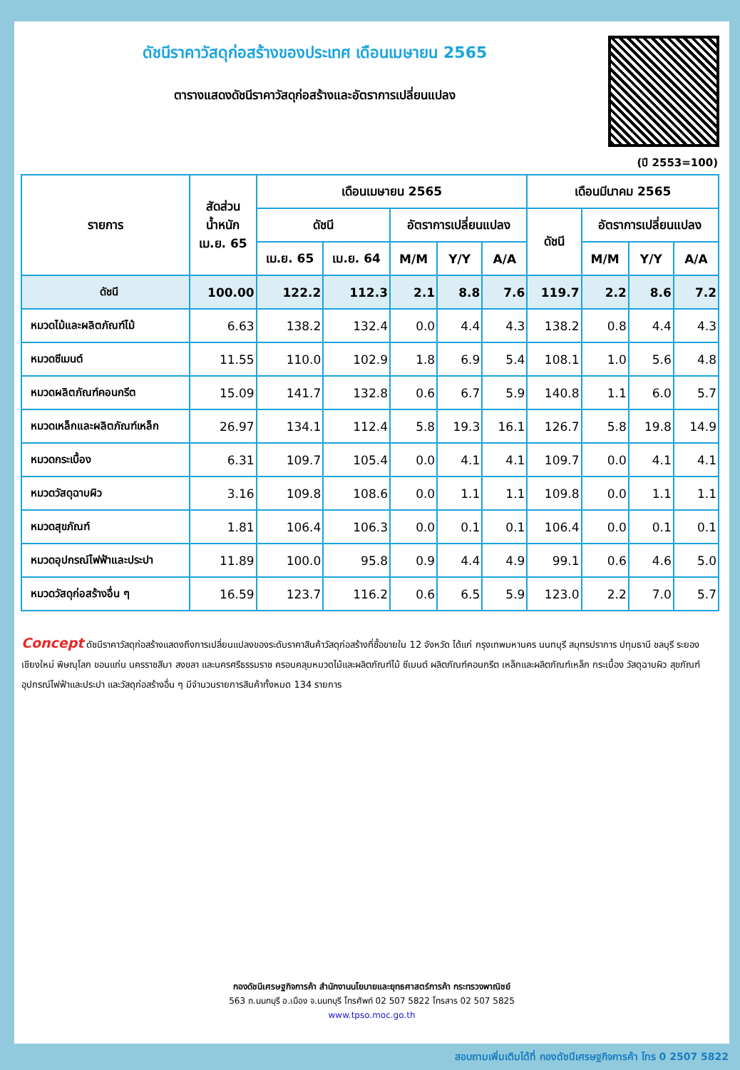ดัชนีราคาวัสดุก่อสร้างของประเทศ เดือนเมษายน 2565
ตารางแสดงดัชนีราคาวัสดุก่อสร้างและอัตราการเปลี่ยนแปลง
(ปี 2553=100)
| รายการ | สัดส่วน น้ำหนัก เม.ย. 65 | เดือนเมษายน 2565 | | | | | เดือนมีนาคม 2565 | | | |
| --- | --- | --- | --- | --- | --- | --- | --- | --- | --- | --- |
| | | ดัชนี | | อัตราการเปลี่ยนแปลง | | | ดัชนี | อัตราการเปลี่ยนแปลง | | |
| | | เม.ย. 65 | เม.ย. 64 | M/M | Y/Y | A/A | | M/M | Y/Y | A/A |
| ดัชนี | 100.00 | 122.2 | 112.3 | 2.1 | 8.8 | 7.6 | 119.7 | 2.2 | 8.6 | 7.2 |
| หมวดไม้และผลิตภัณฑ์ไม้ | 6.63 | 138.2 | 132.4 | 0.0 | 4.4 | 4.3 | 138.2 | 0.8 | 4.4 | 4.3 |
| หมวดซีเมนต์ | 11.55 | 110.0 | 102.9 | 1.8 | 6.9 | 5.4 | 108.1 | 1.0 | 5.6 | 4.8 |
| หมวดผลิตภัณฑ์คอนกรีต | 15.09 | 141.7 | 132.8 | 0.6 | 6.7 | 5.9 | 140.8 | 1.1 | 6.0 | 5.7 |
| หมวดเหล็กและผลิตภัณฑ์เหล็ก | 26.97 | 134.1 | 112.4 | 5.8 | 19.3 | 16.1 | 126.7 | 5.8 | 19.8 | 14.9 |
| หมวดกระเบื้อง | 6.31 | 109.7 | 105.4 | 0.0 | 4.1 | 4.1 | 109.7 | 0.0 | 4.1 | 4.1 |
| หมวดวัสดุฉาบผิว | 3.16 | 109.8 | 108.6 | 0.0 | 1.1 | 1.1 | 109.8 | 0.0 | 1.1 | 1.1 |
| หมวดสุขภัณฑ์ | 1.81 | 106.4 | 106.3 | 0.0 | 0.1 | 0.1 | 106.4 | 0.0 | 0.1 | 0.1 |
| หมวดอุปกรณ์ไฟฟ้าและประปา | 11.89 | 100.0 | 95.8 | 0.9 | 4.4 | 4.9 | 99.1 | 0.6 | 4.6 | 5.0 |
| หมวดวัสดุก่อสร้างอื่น ๆ | 16.59 | 123.7 | 116.2 | 0.6 | 6.5 | 5.9 | 123.0 | 2.2 | 7.0 | 5.7 |
Concept ดัชนีราคาวัสดุก่อสร้างแสดงถึงการเปลี่ยนแปลงของระดับราคาสินค้าวัสดุก่อสร้างที่ซื้อขายใน 12 จังหวัด ได้แก่ กรุงเทพมหานคร นนทบุรี สมุทรปราการ ปทุมธานี ชลบุรี ระยอง เชียงใหม่ พิษณุโลก ขอนแก่น นครราชสีมา สงขลา และนครศรีธรรมราช ครอบคลุมหมวดไม้และผลิตภัณฑ์ไม้ ซีเมนต์ ผลิตภัณฑ์คอนกรีต เหล็กและผลิตภัณฑ์เหล็ก กระเบื้อง วัสดุฉาบผิว สุขภัณฑ์ อุปกรณ์ไฟฟ้าและประปา และวัสดุก่อสร้างอื่น ๆ มีจำนวนรายการสินค้าทั้งหมด 134 รายการ
กองดัชนีเศรษฐกิจการค้า สำนักงานนโยบายและยุทธศาสตร์การค้า กระทรวงพาณิชย์
563 ถ.นนทบุรี อ.เมือง จ.นนทบุรี โทรศัพท์ 02 507 5822 โทรสาร 02 507 5825
www.tpso.moc.go.th
สอบถามเพิ่มเติมได้ที่ กองดัชนีเศรษฐกิจการค้า โทร 0 2507 5822